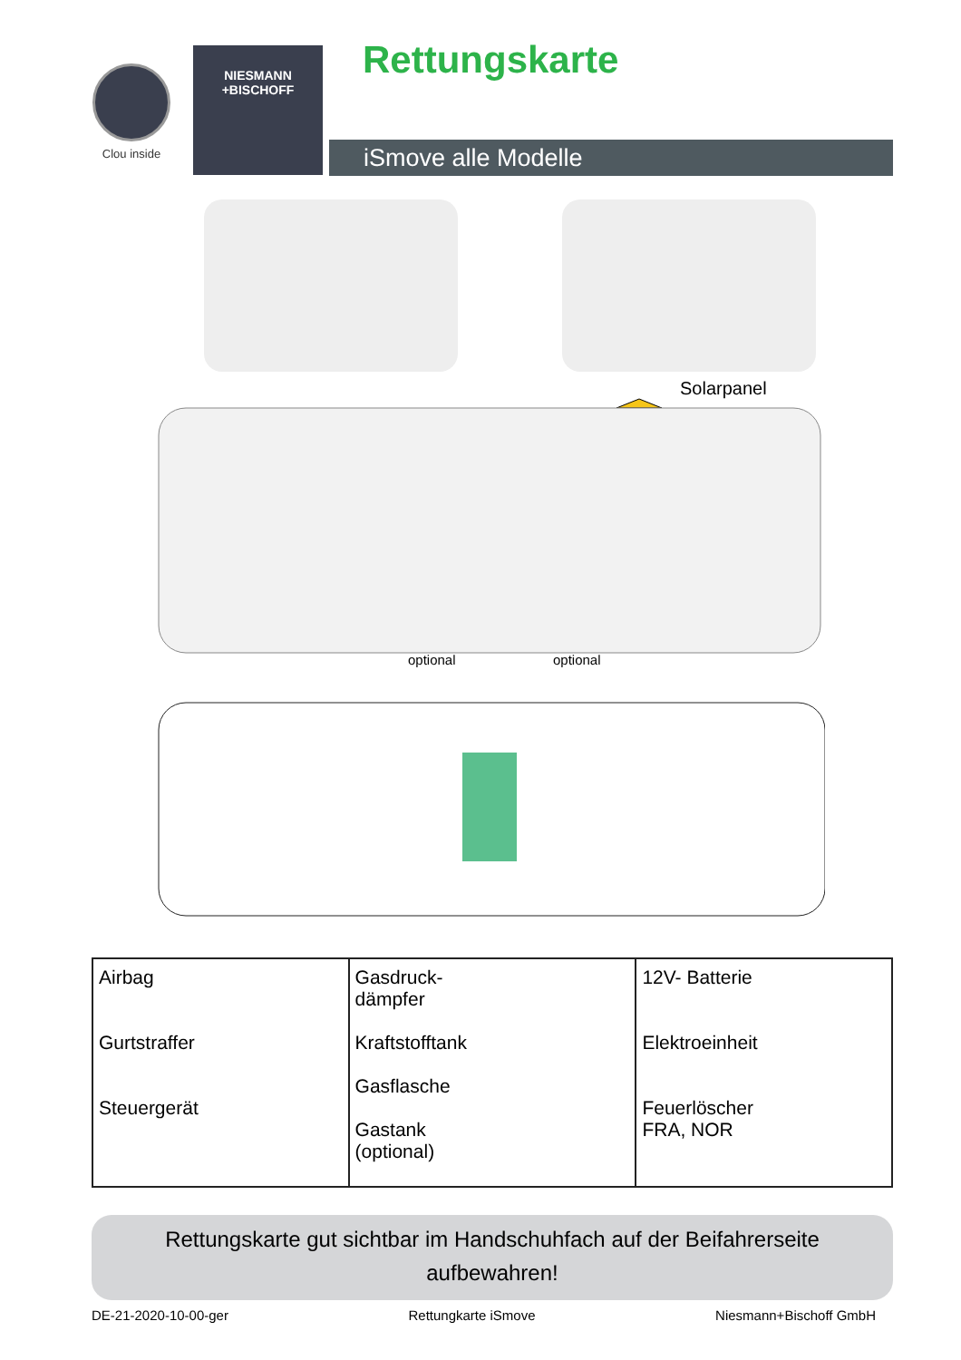Clou inside
NIESMANN
+BISCHOFF
Rettungskarte
iSmove alle Modelle
Solarpanel
optional
optional
| Airbag Gurtstraffer Steuergerät | Gasdruck- dämpfer Kraftstofftank Gasflasche Gastank (optional) | 12V- Batterie Elektroeinheit Feuerlöscher FRA, NOR |
Rettungskarte gut sichtbar im Handschuhfach auf der Beifahrerseite
aufbewahren!
DE-21-2020-10-00-ger Rettungkarte iSmove Niesmann+Bischoff GmbH